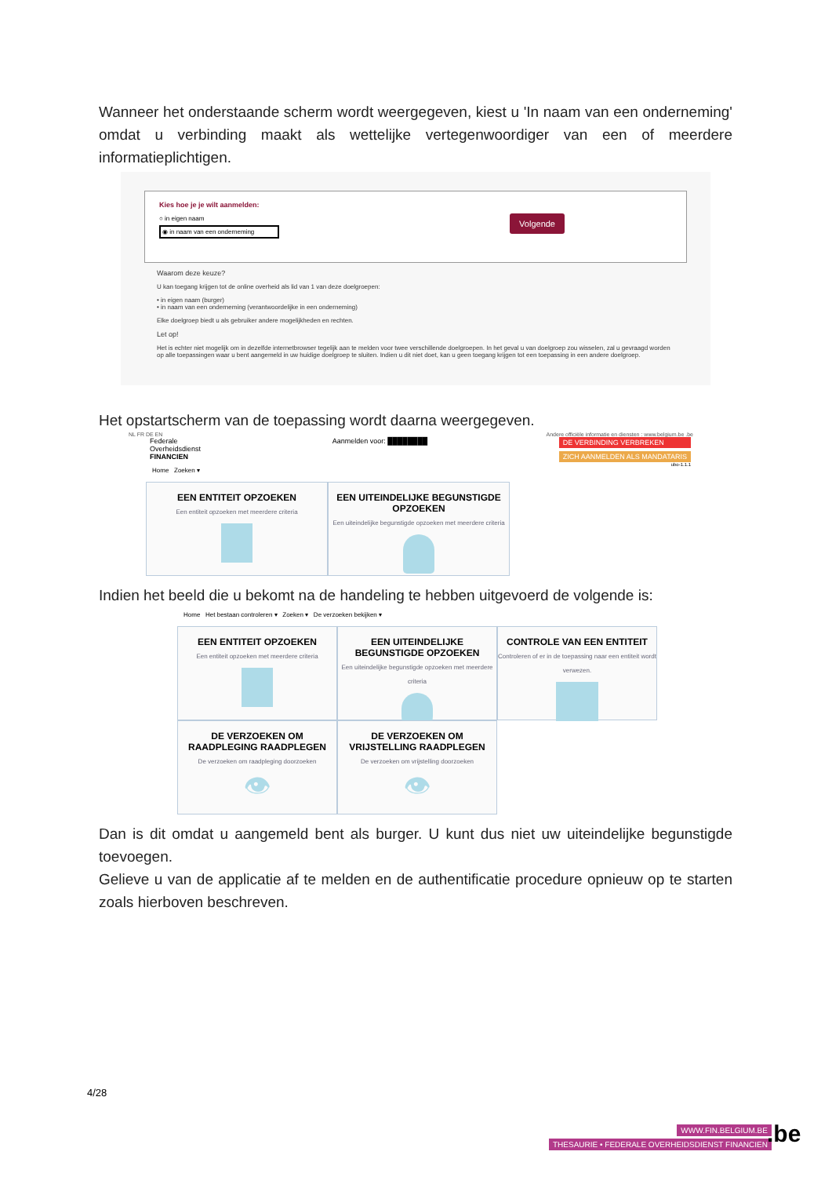Wanneer het onderstaande scherm wordt weergegeven, kiest u 'In naam van een onderneming' omdat u verbinding maakt als wettelijke vertegenwoordiger van een of meerdere informatieplichtigen.
Kies hoe je je wilt aanmelden:
○ in eigen naam
◉ in naam van een onderneming
Volgende
Waarom deze keuze?
U kan toegang krijgen tot de online overheid als lid van 1 van deze doelgroepen:
• in eigen naam (burger)
• in naam van een onderneming (verantwoordelijke in een onderneming)
Elke doelgroep biedt u als gebruiker andere mogelijkheden en rechten.
Let op!
Het is echter niet mogelijk om in dezelfde internetbrowser tegelijk aan te melden voor twee verschillende doelgroepen. In het geval u van doelgroep zou wisselen, zal u gevraagd worden op alle toepassingen waar u bent aangemeld in uw huidige doelgroep te sluiten. Indien u dit niet doet, kan u geen toegang krijgen tot een toepassing in een andere doelgroep.
Het opstartscherm van de toepassing wordt daarna weergegeven.
NL FR DE EN Andere officiële informatie en diensten : www.belgium.be .be
Federale
Overheidsdienst
FINANCIEN
Aanmelden voor: ████████ DE VERBINDING VERBREKEN
ZICH AANMELDEN ALS MANDATARIS
ubo-1.1.1
Home Zoeken ▾
EEN ENTITEIT OPZOEKEN
Een entiteit opzoeken met meerdere criteria
EEN UITEINDELIJKE BEGUNSTIGDE OPZOEKEN
Een uiteindelijke begunstigde opzoeken met meerdere criteria
Indien het beeld die u bekomt na de handeling te hebben uitgevoerd de volgende is:
Home Het bestaan controleren ▾ Zoeken ▾ De verzoeken bekijken ▾
EEN ENTITEIT OPZOEKEN
Een entiteit opzoeken met meerdere criteria
EEN UITEINDELIJKE BEGUNSTIGDE OPZOEKEN
Een uiteindelijke begunstigde opzoeken met meerdere criteria
CONTROLE VAN EEN ENTITEIT
Controleren of er in de toepassing naar een entiteit wordt verwezen.
DE VERZOEKEN OM RAADPLEGING RAADPLEGEN
De verzoeken om raadpleging doorzoeken
👁
DE VERZOEKEN OM VRIJSTELLING RAADPLEGEN
De verzoeken om vrijstelling doorzoeken
👁
Dan is dit omdat u aangemeld bent als burger. U kunt dus niet uw uiteindelijke begunstigde toevoegen.
Gelieve u van de applicatie af te melden en de authentificatie procedure opnieuw op te starten zoals hierboven beschreven.
4/28
WWW.FIN.BELGIUM.BE
THESAURIE • FEDERALE OVERHEIDSDIENST FINANCIEN
.be